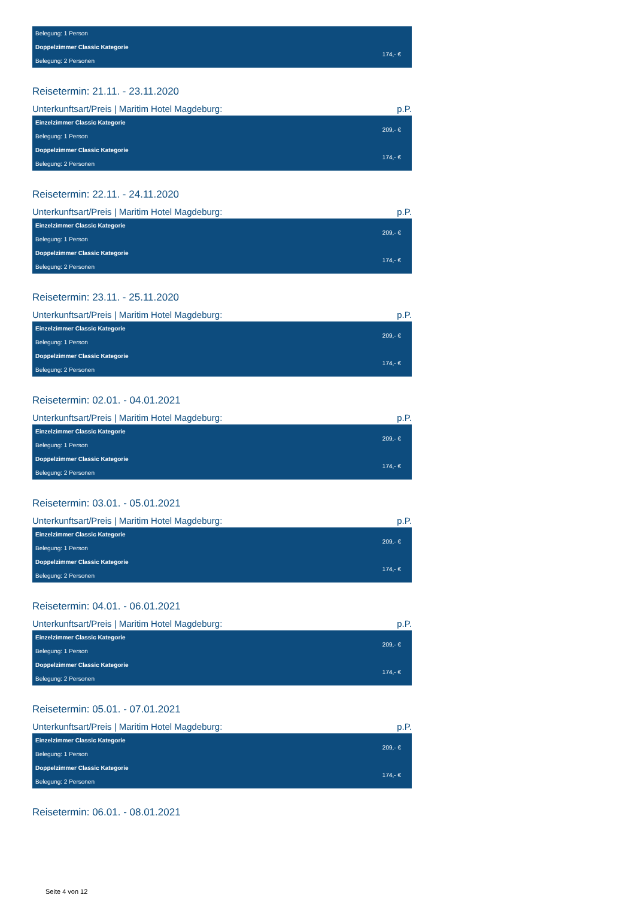| Belegung: 1 Person | |
| Doppelzimmer Classic Kategorie | 174,- € |
| Belegung: 2 Personen | |
Reisetermin: 21.11. - 23.11.2020
Unterkunftsart/Preis | Maritim Hotel Magdeburg: p.P.
| Einzelzimmer Classic Kategorie | 209,- € |
| Belegung: 1 Person | |
| Doppelzimmer Classic Kategorie | 174,- € |
| Belegung: 2 Personen | |
Reisetermin: 22.11. - 24.11.2020
Unterkunftsart/Preis | Maritim Hotel Magdeburg: p.P.
| Einzelzimmer Classic Kategorie | 209,- € |
| Belegung: 1 Person | |
| Doppelzimmer Classic Kategorie | 174,- € |
| Belegung: 2 Personen | |
Reisetermin: 23.11. - 25.11.2020
Unterkunftsart/Preis | Maritim Hotel Magdeburg: p.P.
| Einzelzimmer Classic Kategorie | 209,- € |
| Belegung: 1 Person | |
| Doppelzimmer Classic Kategorie | 174,- € |
| Belegung: 2 Personen | |
Reisetermin: 02.01. - 04.01.2021
Unterkunftsart/Preis | Maritim Hotel Magdeburg: p.P.
| Einzelzimmer Classic Kategorie | 209,- € |
| Belegung: 1 Person | |
| Doppelzimmer Classic Kategorie | 174,- € |
| Belegung: 2 Personen | |
Reisetermin: 03.01. - 05.01.2021
Unterkunftsart/Preis | Maritim Hotel Magdeburg: p.P.
| Einzelzimmer Classic Kategorie | 209,- € |
| Belegung: 1 Person | |
| Doppelzimmer Classic Kategorie | 174,- € |
| Belegung: 2 Personen | |
Reisetermin: 04.01. - 06.01.2021
Unterkunftsart/Preis | Maritim Hotel Magdeburg: p.P.
| Einzelzimmer Classic Kategorie | 209,- € |
| Belegung: 1 Person | |
| Doppelzimmer Classic Kategorie | 174,- € |
| Belegung: 2 Personen | |
Reisetermin: 05.01. - 07.01.2021
Unterkunftsart/Preis | Maritim Hotel Magdeburg: p.P.
| Einzelzimmer Classic Kategorie | 209,- € |
| Belegung: 1 Person | |
| Doppelzimmer Classic Kategorie | 174,- € |
| Belegung: 2 Personen | |
Reisetermin: 06.01. - 08.01.2021
Seite 4 von 12